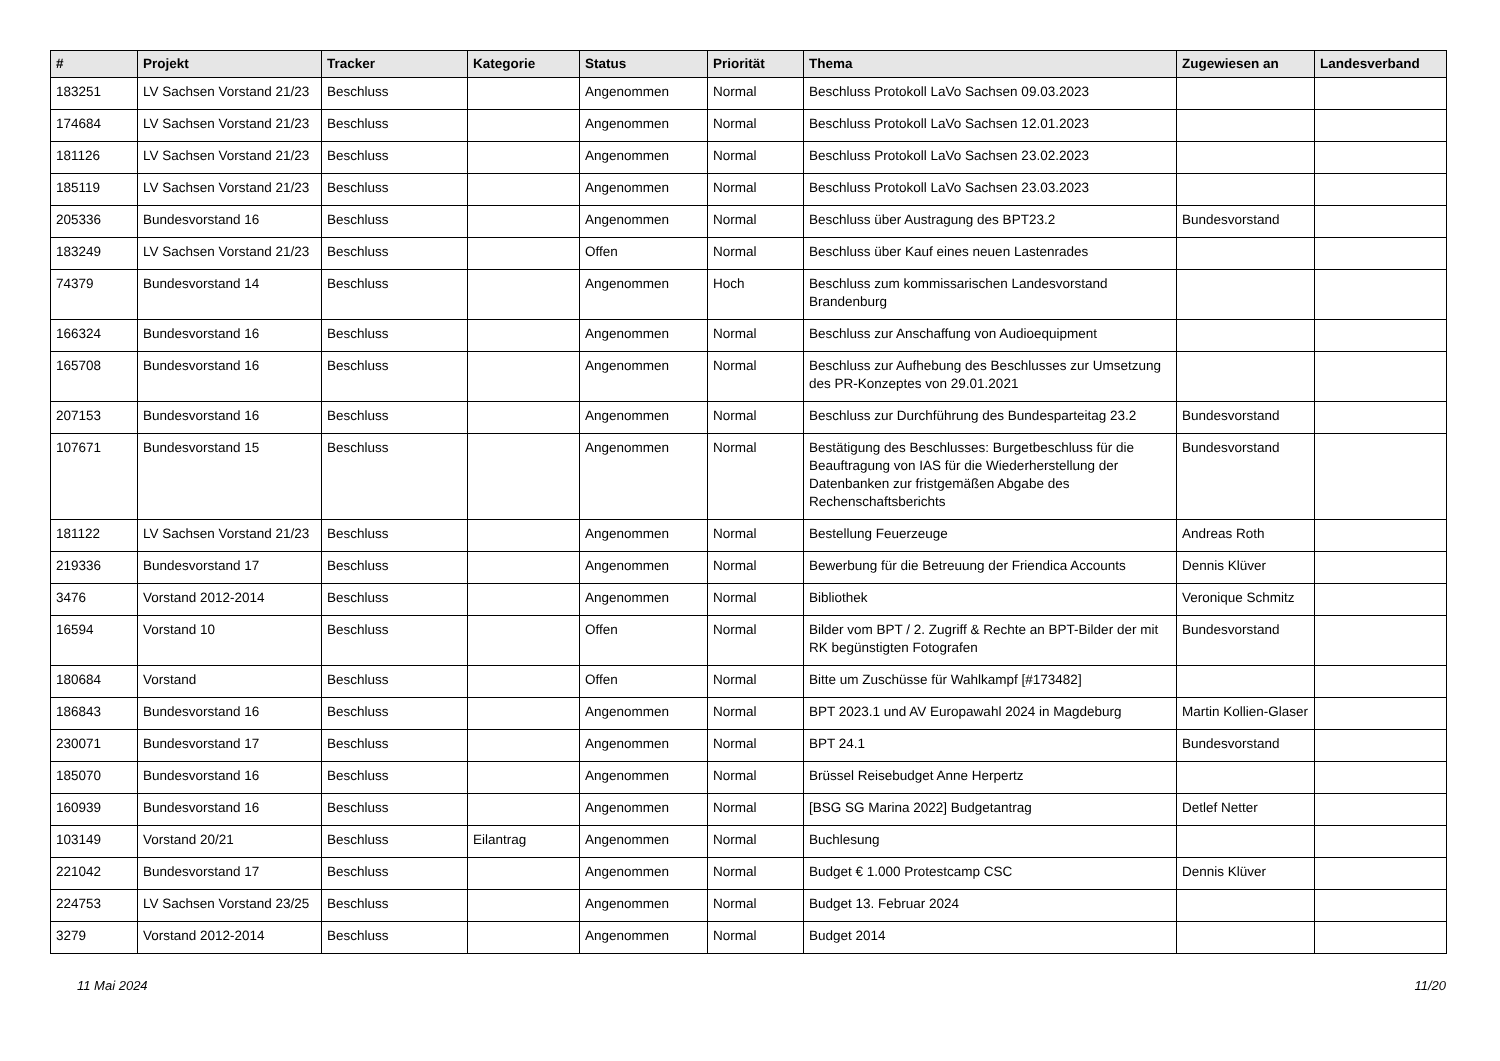| # | Projekt | Tracker | Kategorie | Status | Priorität | Thema | Zugewiesen an | Landesverband |
| --- | --- | --- | --- | --- | --- | --- | --- | --- |
| 183251 | LV Sachsen Vorstand 21/23 | Beschluss | | Angenommen | Normal | Beschluss Protokoll LaVo Sachsen 09.03.2023 | | |
| 174684 | LV Sachsen Vorstand 21/23 | Beschluss | | Angenommen | Normal | Beschluss Protokoll LaVo Sachsen 12.01.2023 | | |
| 181126 | LV Sachsen Vorstand 21/23 | Beschluss | | Angenommen | Normal | Beschluss Protokoll LaVo Sachsen 23.02.2023 | | |
| 185119 | LV Sachsen Vorstand 21/23 | Beschluss | | Angenommen | Normal | Beschluss Protokoll LaVo Sachsen 23.03.2023 | | |
| 205336 | Bundesvorstand 16 | Beschluss | | Angenommen | Normal | Beschluss über Austragung des BPT23.2 | Bundesvorstand | |
| 183249 | LV Sachsen Vorstand 21/23 | Beschluss | | Offen | Normal | Beschluss über Kauf eines neuen Lastenrades | | |
| 74379 | Bundesvorstand 14 | Beschluss | | Angenommen | Hoch | Beschluss zum kommissarischen Landesvorstand Brandenburg | | |
| 166324 | Bundesvorstand 16 | Beschluss | | Angenommen | Normal | Beschluss zur Anschaffung von Audioequipment | | |
| 165708 | Bundesvorstand 16 | Beschluss | | Angenommen | Normal | Beschluss zur Aufhebung des Beschlusses zur Umsetzung des PR-Konzeptes von 29.01.2021 | | |
| 207153 | Bundesvorstand 16 | Beschluss | | Angenommen | Normal | Beschluss zur Durchführung des Bundesparteitag 23.2 | Bundesvorstand | |
| 107671 | Bundesvorstand 15 | Beschluss | | Angenommen | Normal | Bestätigung des Beschlusses: Burgetbeschluss für die Beauftragung von IAS für die Wiederherstellung der Datenbanken zur fristgemäßen Abgabe des Rechenschaftsberichts | Bundesvorstand | |
| 181122 | LV Sachsen Vorstand 21/23 | Beschluss | | Angenommen | Normal | Bestellung Feuerzeuge | Andreas Roth | |
| 219336 | Bundesvorstand 17 | Beschluss | | Angenommen | Normal | Bewerbung für die Betreuung der Friendica Accounts | Dennis Klüver | |
| 3476 | Vorstand 2012-2014 | Beschluss | | Angenommen | Normal | Bibliothek | Veronique Schmitz | |
| 16594 | Vorstand 10 | Beschluss | | Offen | Normal | Bilder vom BPT / 2. Zugriff & Rechte an BPT-Bilder der mit RK begünstigten Fotografen | Bundesvorstand | |
| 180684 | Vorstand | Beschluss | | Offen | Normal | Bitte um Zuschüsse für Wahlkampf [#173482] | | |
| 186843 | Bundesvorstand 16 | Beschluss | | Angenommen | Normal | BPT 2023.1 und AV Europawahl 2024 in Magdeburg | Martin Kollien-Glaser | |
| 230071 | Bundesvorstand 17 | Beschluss | | Angenommen | Normal | BPT 24.1 | Bundesvorstand | |
| 185070 | Bundesvorstand 16 | Beschluss | | Angenommen | Normal | Brüssel Reisebudget Anne Herpertz | | |
| 160939 | Bundesvorstand 16 | Beschluss | | Angenommen | Normal | [BSG SG Marina 2022] Budgetantrag | Detlef Netter | |
| 103149 | Vorstand 20/21 | Beschluss | Eilantrag | Angenommen | Normal | Buchlesung | | |
| 221042 | Bundesvorstand 17 | Beschluss | | Angenommen | Normal | Budget € 1.000 Protestcamp CSC | Dennis Klüver | |
| 224753 | LV Sachsen Vorstand 23/25 | Beschluss | | Angenommen | Normal | Budget 13. Februar 2024 | | |
| 3279 | Vorstand 2012-2014 | Beschluss | | Angenommen | Normal | Budget 2014 | | |
11 Mai 2024 11/20